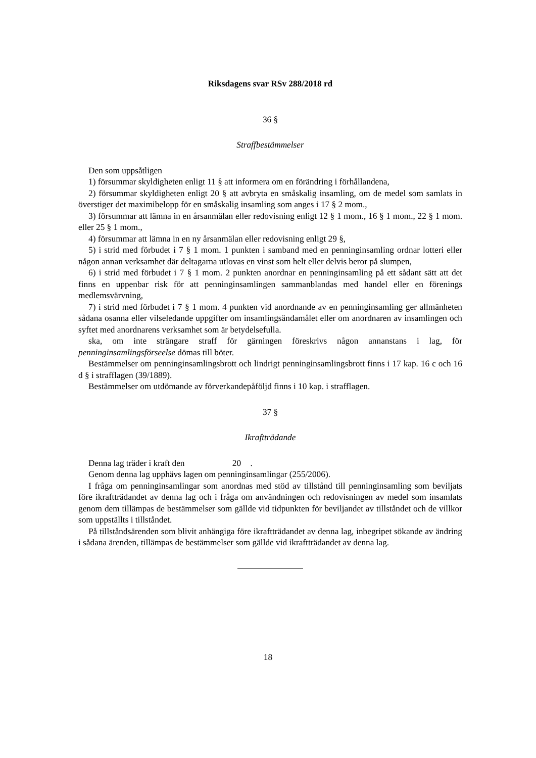Riksdagens svar RSv 288/2018 rd
36 §
Straffbestämmelser
Den som uppsåtligen
1) försummar skyldigheten enligt 11 § att informera om en förändring i förhållandena,
2) försummar skyldigheten enligt 20 § att avbryta en småskalig insamling, om de medel som samlats in överstiger det maximibelopp för en småskalig insamling som anges i 17 § 2 mom.,
3) försummar att lämna in en årsanmälan eller redovisning enligt 12 § 1 mom., 16 § 1 mom., 22 § 1 mom. eller 25 § 1 mom.,
4) försummar att lämna in en ny årsanmälan eller redovisning enligt 29 §,
5) i strid med förbudet i 7 § 1 mom. 1 punkten i samband med en penninginsamling ordnar lotteri eller någon annan verksamhet där deltagarna utlovas en vinst som helt eller delvis beror på slumpen,
6) i strid med förbudet i 7 § 1 mom. 2 punkten anordnar en penninginsamling på ett sådant sätt att det finns en uppenbar risk för att penninginsamlingen sammanblandas med handel eller en förenings medlemsvärvning,
7) i strid med förbudet i 7 § 1 mom. 4 punkten vid anordnande av en penninginsamling ger allmänheten sådana osanna eller vilseledande uppgifter om insamlingsändamålet eller om anordnaren av insamlingen och syftet med anordnarens verksamhet som är betydelsefulla.
ska, om inte strängare straff för gärningen föreskrivs någon annanstans i lag, för penninginsamlingsförseelse dömas till böter.
Bestämmelser om penninginsamlingsbrott och lindrigt penninginsamlingsbrott finns i 17 kap. 16 c och 16 d § i strafflagen (39/1889).
Bestämmelser om utdömande av förverkandepåföljd finns i 10 kap. i strafflagen.
37 §
Ikraftträdande
Denna lag träder i kraft den 20 .
Genom denna lag upphävs lagen om penninginsamlingar (255/2006).
I fråga om penninginsamlingar som anordnas med stöd av tillstånd till penninginsamling som beviljats före ikraftträdandet av denna lag och i fråga om användningen och redovisningen av medel som insamlats genom dem tillämpas de bestämmelser som gällde vid tidpunkten för beviljandet av tillståndet och de villkor som uppställts i tillståndet.
På tillståndsärenden som blivit anhängiga före ikraftträdandet av denna lag, inbegripet sökande av ändring i sådana ärenden, tillämpas de bestämmelser som gällde vid ikraftträdandet av denna lag.
18